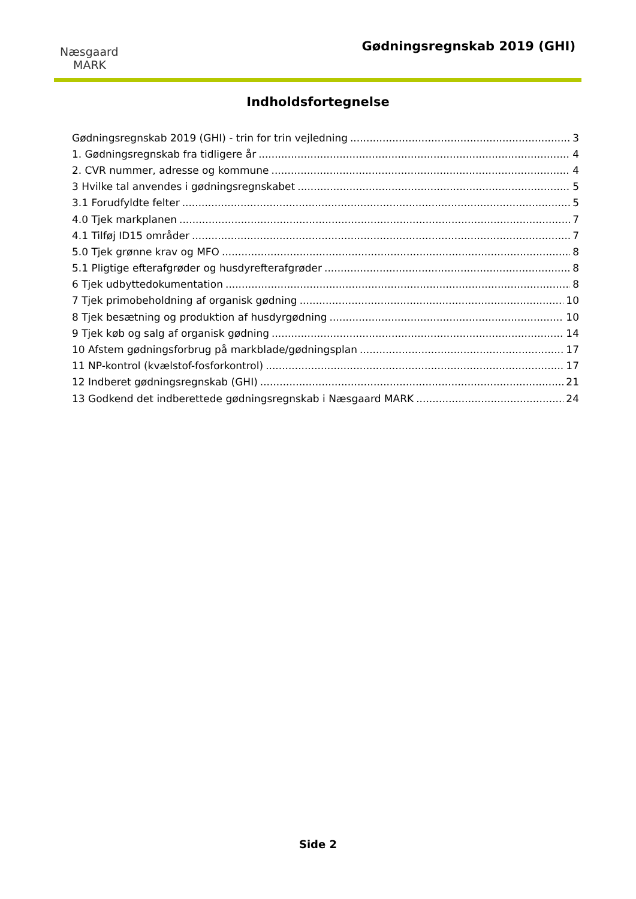Næsgaard
MARK
Gødningsregnskab 2019 (GHI)
Indholdsfortegnelse
Gødningsregnskab 2019 (GHI) - trin for trin vejledning 3
1. Gødningsregnskab fra tidligere år 4
2. CVR nummer, adresse og kommune 4
3 Hvilke tal anvendes i gødningsregnskabet 5
3.1 Forudfyldte felter 5
4.0 Tjek markplanen 7
4.1 Tilføj ID15 områder 7
5.0 Tjek grønne krav og MFO 8
5.1 Pligtige efterafgrøder og husdyrefterafgrøder 8
6 Tjek udbyttedokumentation 8
7 Tjek primobeholdning af organisk gødning 10
8 Tjek besætning og produktion af husdyrgødning 10
9 Tjek køb og salg af organisk gødning 14
10 Afstem gødningsforbrug på markblade/gødningsplan 17
11 NP-kontrol (kvælstof-fosforkontrol) 17
12 Indberet gødningsregnskab (GHI) 21
13 Godkend det indberettede gødningsregnskab i Næsgaard MARK 24
Side 2